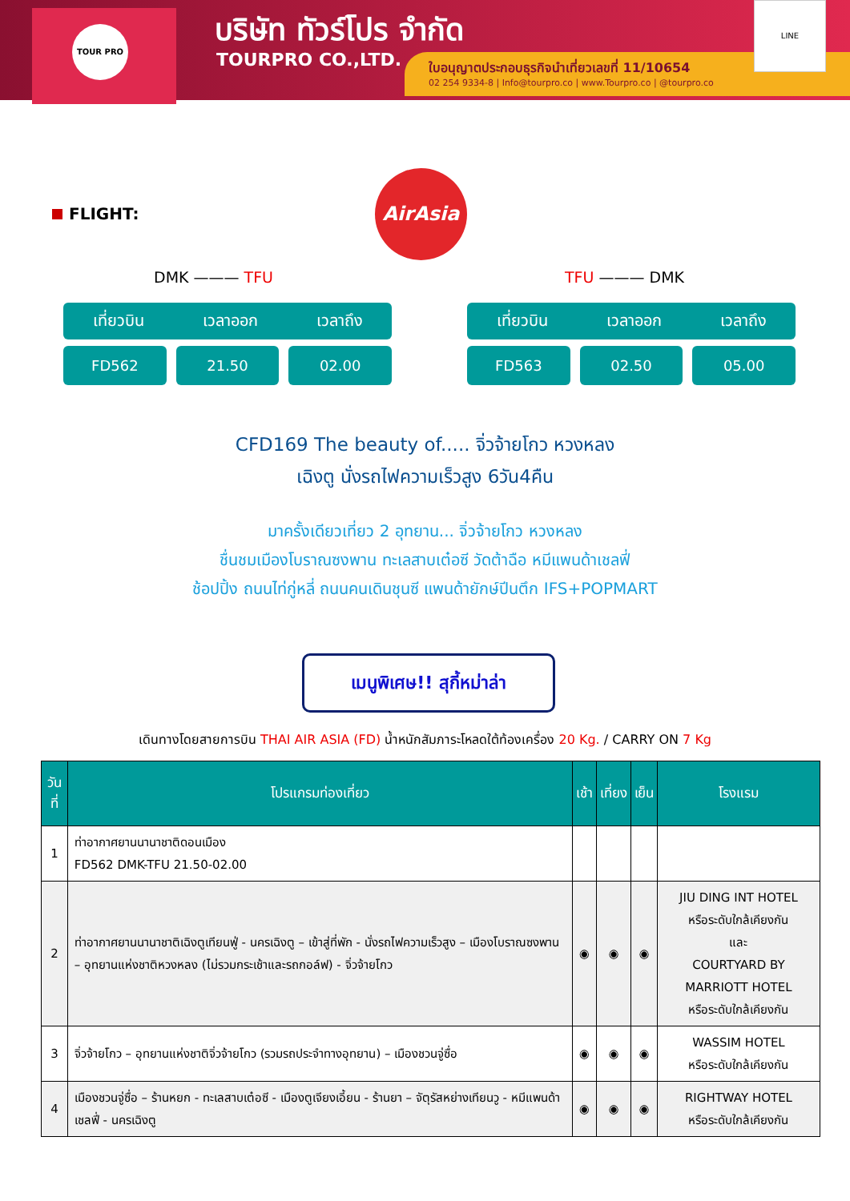TOUR PRO บริษัท ทัวร์โปร จำกัด
TOURPRO CO.,LTD.
ใบอนุญาตประกอบธุรกิจนำเที่ยวเลขที่ 11/10654
02 254 9334-8 | Info@tourpro.co | www.Tourpro.co | @tourpro.co
LINE
FLIGHT:
AirAsia
DMK ——— TFU TFU ——— DMK
เที่ยวบิน เวลาออก เวลาถึง
FD562 21.50 02.00
เที่ยวบิน เวลาออก เวลาถึง
FD563 02.50 05.00
CFD169 The beauty of..... จิ่วจ้ายโกว หวงหลง
เฉิงตู นั่งรถไฟความเร็วสูง 6วัน4คืน
มาครั้งเดียวเที่ยว 2 อุทยาน... จิ่วจ้ายโกว หวงหลง
ชื่นชมเมืองโบราณซงพาน ทะเลสาบเต๋อซี วัดต้าฉือ หมีแพนด้าเชลฟี่
ช้อปปิ้ง ถนนไท่กู่หลี่ ถนนคนเดินชุนซี แพนด้ายักษ์ปีนตึก IFS+POPMART
เมนูพิเศษ!! สุกี้หม่าล่า
เดินทางโดยสายการบิน THAI AIR ASIA (FD) น้ำหนักสัมภาระโหลดใต้ท้องเครื่อง 20 Kg. / CARRY ON 7 Kg
| วันที่ | โปรแกรมท่องเที่ยว | เช้า | เที่ยง | เย็น | โรงแรม |
| --- | --- | --- | --- | --- | --- |
| 1 | ท่าอากาศยานนานาชาติดอนเมือง FD562 DMK-TFU 21.50-02.00 | | | | |
| 2 | ท่าอากาศยานนานาชาติเฉิงตูเทียนฟู่ - นครเฉิงตู – เข้าสู่ที่พัก - นั่งรถไฟความเร็วสูง – เมืองโบราณซงพาน – อุทยานแห่งชาติหวงหลง (ไม่รวมกระเช้าและรถกอล์ฟ) - จิ่วจ้ายโกว | ◉ | ◉ | ◉ | JIU DING INT HOTEL หรือระดับใกล้เคียงกัน และ COURTYARD BY MARRIOTT HOTEL หรือระดับใกล้เคียงกัน |
| 3 | จิ่วจ้ายโกว – อุทยานแห่งชาติจิ่วจ้ายโกว (รวมรถประจำทางอุทยาน) – เมืองชวนจู่ซื่อ | ◉ | ◉ | ◉ | WASSIM HOTEL หรือระดับใกล้เคียงกัน |
| 4 | เมืองชวนจู่ซื่อ – ร้านหยก - ทะเลสาบเต๋อซี - เมืองตูเจียงเอี้ยน - ร้านยา – จัตุรัสหย่างเทียนวู - หมีแพนด้าเชลฟี่ - นครเฉิงตู | ◉ | ◉ | ◉ | RIGHTWAY HOTEL หรือระดับใกล้เคียงกัน |